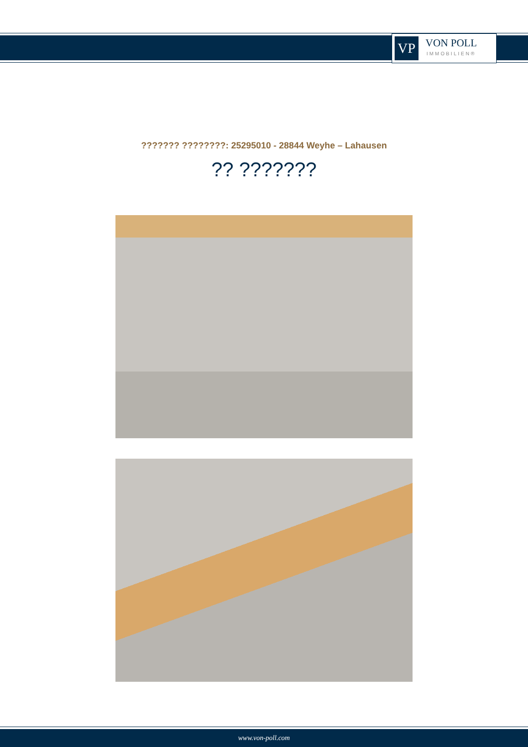VP
VON POLL
IMMOBILIEN®
??????? ????????: 25295010 - 28844 Weyhe – Lahausen
?? ???????
www.von-poll.com